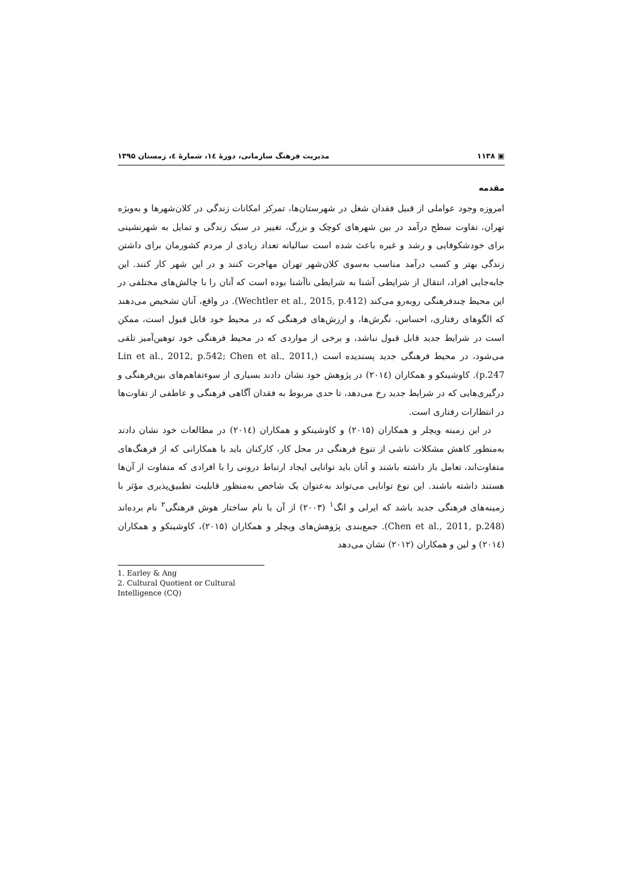▣ ۱۱۳۸ مدیریت فرهنگ سازمانی، دورهٔ ۱٤، شمارهٔ ٤، زمستان ۱۳۹۵
مقدمه
امروزه وجود عواملی از قبیل فقدان شغل در شهرستان‌ها، تمرکز امکانات زندگی در کلان‌شهرها و به‌ویژه تهران، تفاوت سطح درآمد در بین شهرهای کوچک و بزرگ، تغییر در سبک زندگی و تمایل به شهرنشینی برای خودشکوفایی و رشد و غیره باعث شده است سالیانه تعداد زیادی از مردم کشورمان برای داشتن زندگی بهتر و کسب درآمد مناسب به‌سوی کلان‌شهر تهران مهاجرت کنند و در این شهر کار کنند. این جابه‌جایی افراد، انتقال از شرایطی آشنا به شرایطی ناآشنا بوده است که آنان را با چالش‌های مختلفی در این محیط چندفرهنگی روبه‌رو می‌کند (Wechtler et al., 2015, p.412). در واقع، آنان تشخیص می‌دهند که الگوهای رفتاری، احساس، نگرش‌ها، و ارزش‌های فرهنگی که در محیط خود قابل قبول است، ممکن است در شرایط جدید قابل قبول نباشد، و برخی از مواردی که در محیط فرهنگی خود توهین‌آمیز تلقی می‌شود، در محیط فرهنگی جدید پسندیده است (Lin et al., 2012, p.542; Chen et al., 2011, p.247). کاوشینکو و همکاران (۲۰۱٤) در پژوهش خود نشان دادند بسیاری از سوءتفاهم‌های بین‌فرهنگی و درگیری‌هایی که در شرایط جدید رخ می‌دهد، تا حدی مربوط به فقدان آگاهی فرهنگی و عاطفی از تفاوت‌ها در انتظارات رفتاری است.
در این زمینه ویچلر و همکاران (۲۰۱۵) و کاوشینکو و همکاران (۲۰۱٤) در مطالعات خود نشان دادند به‌منظور کاهش مشکلات ناشی از تنوع فرهنگی در محل کار، کارکنان باید با همکارانی که از فرهنگ‌های متفاوت‌اند، تعامل باز داشته باشند و آنان باید توانایی ایجاد ارتباط درونی را با افرادی که متفاوت از آن‌ها هستند داشته باشند. این نوع توانایی می‌تواند به‌عنوان یک شاخص به‌منظور قابلیت تطبیق‌پذیری مؤثر با زمینه‌های فرهنگی جدید باشد که ایرلی و انگ<sup>۱</sup> (۲۰۰۳) از آن با نام ساختار هوش فرهنگی<sup>۲</sup> نام برده‌اند (Chen et al., 2011, p.248). جمع‌بندی پژوهش‌های ویچلر و همکاران (۲۰۱۵)، کاوشینکو و همکاران (۲۰۱٤) و لین و همکاران (۲۰۱۲) نشان می‌دهد
1. Earley & Ang
2. Cultural Quotient or Cultural Intelligence (CQ)